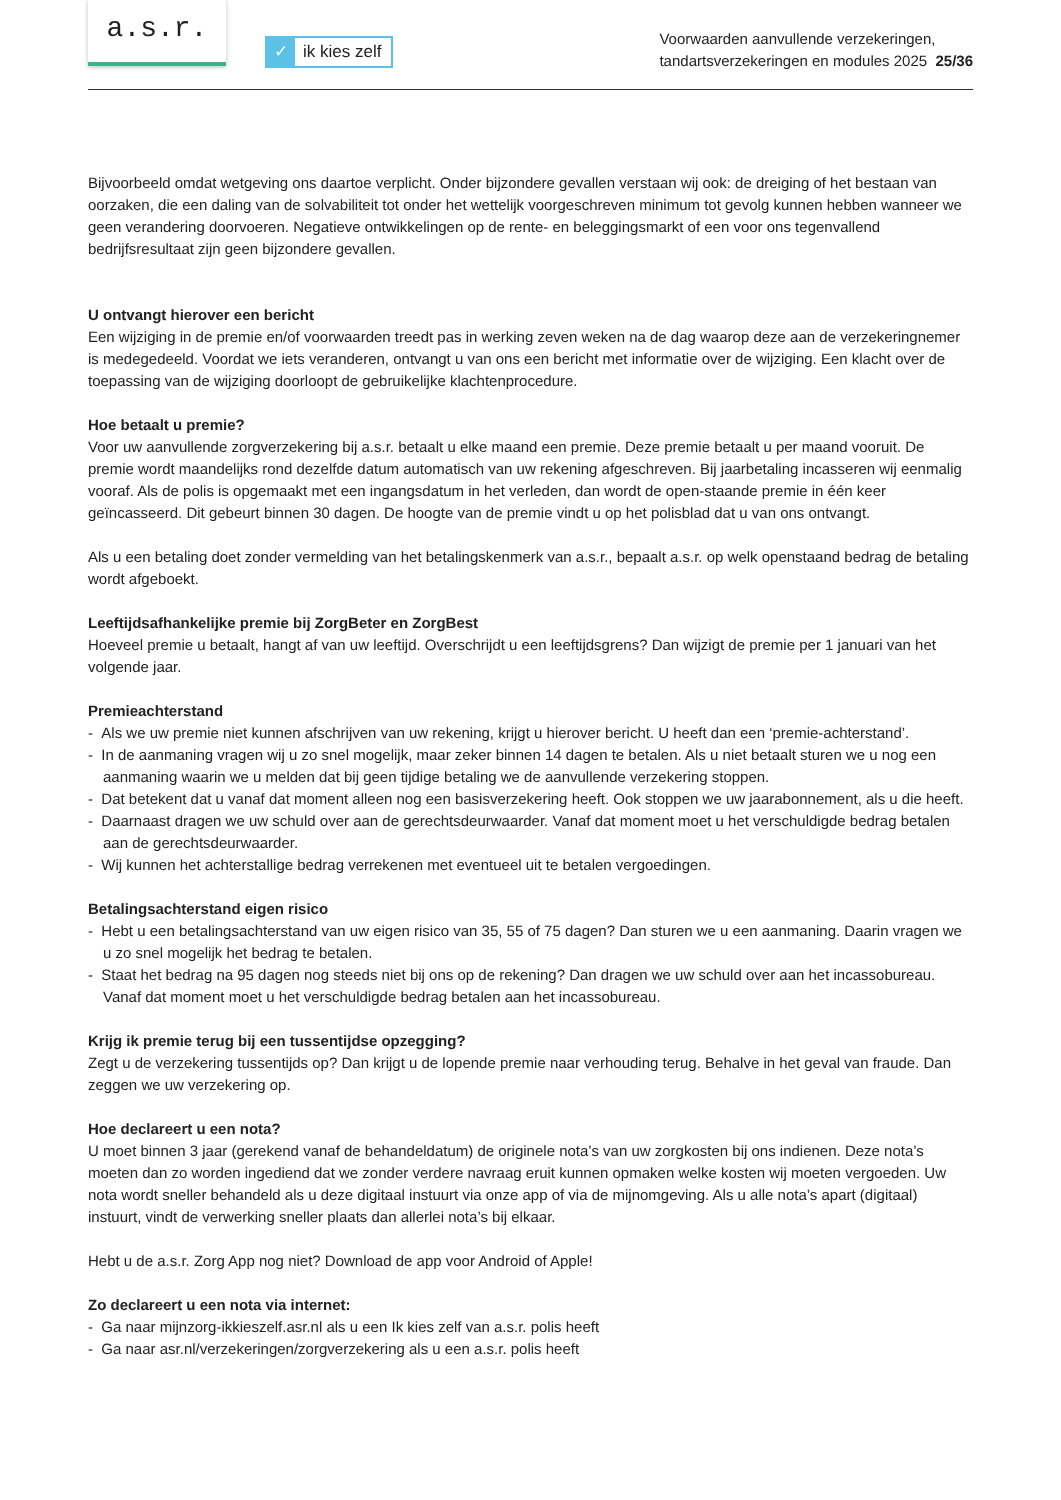a.s.r.
✓
ik kies zelf
Voorwaarden aanvullende verzekeringen,
tandartsverzekeringen en modules 2025 25/36
Bijvoorbeeld omdat wetgeving ons daartoe verplicht. Onder bijzondere gevallen verstaan wij ook: de dreiging of het bestaan van oorzaken, die een daling van de solvabiliteit tot onder het wettelijk voorgeschreven minimum tot gevolg kunnen hebben wanneer we geen verandering doorvoeren. Negatieve ontwikkelingen op de rente- en beleggingsmarkt of een voor ons tegenvallend bedrijfsresultaat zijn geen bijzondere gevallen.
U ontvangt hierover een bericht
Een wijziging in de premie en/of voorwaarden treedt pas in werking zeven weken na de dag waarop deze aan de verzekeringnemer is medegedeeld. Voordat we iets veranderen, ontvangt u van ons een bericht met informatie over de wijziging. Een klacht over de toepassing van de wijziging doorloopt de gebruikelijke klachtenprocedure.
Hoe betaalt u premie?
Voor uw aanvullende zorgverzekering bij a.s.r. betaalt u elke maand een premie. Deze premie betaalt u per maand vooruit. De premie wordt maandelijks rond dezelfde datum automatisch van uw rekening afgeschreven. Bij jaarbetaling incasseren wij eenmalig vooraf. Als de polis is opgemaakt met een ingangsdatum in het verleden, dan wordt de open-staande premie in één keer geïncasseerd. Dit gebeurt binnen 30 dagen. De hoogte van de premie vindt u op het polisblad dat u van ons ontvangt.
Als u een betaling doet zonder vermelding van het betalingskenmerk van a.s.r., bepaalt a.s.r. op welk openstaand bedrag de betaling wordt afgeboekt.
Leeftijdsafhankelijke premie bij ZorgBeter en ZorgBest
Hoeveel premie u betaalt, hangt af van uw leeftijd. Overschrijdt u een leeftijdsgrens? Dan wijzigt de premie per 1 januari van het volgende jaar.
Premieachterstand
- Als we uw premie niet kunnen afschrijven van uw rekening, krijgt u hierover bericht. U heeft dan een ‘premie-achterstand’.
- In de aanmaning vragen wij u zo snel mogelijk, maar zeker binnen 14 dagen te betalen. Als u niet betaalt sturen we u nog een aanmaning waarin we u melden dat bij geen tijdige betaling we de aanvullende verzekering stoppen.
- Dat betekent dat u vanaf dat moment alleen nog een basisverzekering heeft. Ook stoppen we uw jaarabonnement, als u die heeft.
- Daarnaast dragen we uw schuld over aan de gerechtsdeurwaarder. Vanaf dat moment moet u het verschuldigde bedrag betalen aan de gerechtsdeurwaarder.
- Wij kunnen het achterstallige bedrag verrekenen met eventueel uit te betalen vergoedingen.
Betalingsachterstand eigen risico
- Hebt u een betalingsachterstand van uw eigen risico van 35, 55 of 75 dagen? Dan sturen we u een aanmaning. Daarin vragen we u zo snel mogelijk het bedrag te betalen.
- Staat het bedrag na 95 dagen nog steeds niet bij ons op de rekening? Dan dragen we uw schuld over aan het incassobureau. Vanaf dat moment moet u het verschuldigde bedrag betalen aan het incassobureau.
Krijg ik premie terug bij een tussentijdse opzegging?
Zegt u de verzekering tussentijds op? Dan krijgt u de lopende premie naar verhouding terug. Behalve in het geval van fraude. Dan zeggen we uw verzekering op.
Hoe declareert u een nota?
U moet binnen 3 jaar (gerekend vanaf de behandeldatum) de originele nota’s van uw zorgkosten bij ons indienen. Deze nota’s moeten dan zo worden ingediend dat we zonder verdere navraag eruit kunnen opmaken welke kosten wij moeten vergoeden. Uw nota wordt sneller behandeld als u deze digitaal instuurt via onze app of via de mijnomgeving. Als u alle nota’s apart (digitaal) instuurt, vindt de verwerking sneller plaats dan allerlei nota’s bij elkaar.
Hebt u de a.s.r. Zorg App nog niet? Download de app voor Android of Apple!
Zo declareert u een nota via internet:
- Ga naar mijnzorg-ikkieszelf.asr.nl als u een Ik kies zelf van a.s.r. polis heeft
- Ga naar asr.nl/verzekeringen/zorgverzekering als u een a.s.r. polis heeft